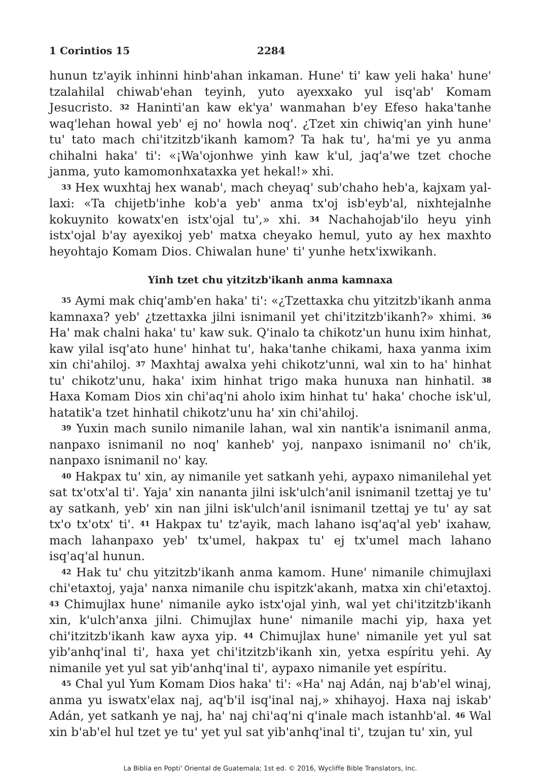1 Corintios 15 2284
hunun tz'ayik inhinni hinb'ahan inkaman. Hune' ti' kaw yeli haka' hune' tzalahilal chiwab'ehan teyinh, yuto ayexxako yul isq'ab' Komam Jesucristo. <sup>32</sup> Haninti'an kaw ek'ya' wanmahan b'ey Efeso haka'tanhe waq'lehan howal yeb' ej no' howla noq'. ¿Tzet xin chiwiq'an yinh hune' tu' tato mach chi'itzitzb'ikanh kamom? Ta hak tu', ha'mi ye yu anma chihalni haka' ti': «¡Wa'ojonhwe yinh kaw k'ul, jaq'a'we tzet choche janma, yuto kamomonhxataxka yet hekal!» xhi.
<sup>33</sup> Hex wuxhtaj hex wanab', mach cheyaq' sub'chaho heb'a, kajxam yal-laxi: «Ta chijetb'inhe kob'a yeb' anma tx'oj isb'eyb'al, nixhtejalnhe kokuynito kowatx'en istx'ojal tu',» xhi. <sup>34</sup> Nachahojab'ilo heyu yinh istx'ojal b'ay ayexikoj yeb' matxa cheyako hemul, yuto ay hex maxhto heyohtajo Komam Dios. Chiwalan hune' ti' yunhe hetx'ixwikanh.
Yinh tzet chu yitzitzb'ikanh anma kamnaxa
<sup>35</sup> Aymi mak chiq'amb'en haka' ti': «¿Tzettaxka chu yitzitzb'ikanh anma kamnaxa? yeb' ¿tzettaxka jilni isnimanil yet chi'itzitzb'ikanh?» xhimi. <sup>36</sup> Ha' mak chalni haka' tu' kaw suk. Q'inalo ta chikotz'un hunu ixim hinhat, kaw yilal isq'ato hune' hinhat tu', haka'tanhe chikami, haxa yanma ixim xin chi'ahiloj. <sup>37</sup> Maxhtaj awalxa yehi chikotz'unni, wal xin to ha' hinhat tu' chikotz'unu, haka' ixim hinhat trigo maka hunuxa nan hinhatil. <sup>38</sup> Haxa Komam Dios xin chi'aq'ni aholo ixim hinhat tu' haka' choche isk'ul, hatatik'a tzet hinhatil chikotz'unu ha' xin chi'ahiloj.
<sup>39</sup> Yuxin mach sunilo nimanile lahan, wal xin nantik'a isnimanil anma, nanpaxo isnimanil no noq' kanheb' yoj, nanpaxo isnimanil no' ch'ik, nanpaxo isnimanil no' kay.
<sup>40</sup> Hakpax tu' xin, ay nimanile yet satkanh yehi, aypaxo nimanilehal yet sat tx'otx'al ti'. Yaja' xin nananta jilni isk'ulch'anil isnimanil tzettaj ye tu' ay satkanh, yeb' xin nan jilni isk'ulch'anil isnimanil tzettaj ye tu' ay sat tx'o tx'otx' ti'. <sup>41</sup> Hakpax tu' tz'ayik, mach lahano isq'aq'al yeb' ixahaw, mach lahanpaxo yeb' tx'umel, hakpax tu' ej tx'umel mach lahano isq'aq'al hunun.
<sup>42</sup> Hak tu' chu yitzitzb'ikanh anma kamom. Hune' nimanile chimujlaxi chi'etaxtoj, yaja' nanxa nimanile chu ispitzk'akanh, matxa xin chi'etaxtoj. <sup>43</sup> Chimujlax hune' nimanile ayko istx'ojal yinh, wal yet chi'itzitzb'ikanh xin, k'ulch'anxa jilni. Chimujlax hune' nimanile machi yip, haxa yet chi'itzitzb'ikanh kaw ayxa yip. <sup>44</sup> Chimujlax hune' nimanile yet yul sat yib'anhq'inal ti', haxa yet chi'itzitzb'ikanh xin, yetxa espíritu yehi. Ay nimanile yet yul sat yib'anhq'inal ti', aypaxo nimanile yet espíritu.
<sup>45</sup> Chal yul Yum Komam Dios haka' ti': «Ha' naj Adán, naj b'ab'el winaj, anma yu iswatx'elax naj, aq'b'il isq'inal naj,» xhihayoj. Haxa naj iskab' Adán, yet satkanh ye naj, ha' naj chi'aq'ni q'inale mach istanhb'al. <sup>46</sup> Wal xin b'ab'el hul tzet ye tu' yet yul sat yib'anhq'inal ti', tzujan tu' xin, yul
La Biblia en Popti' Oriental de Guatemala; 1st ed. © 2016, Wycliffe Bible Translators, Inc.